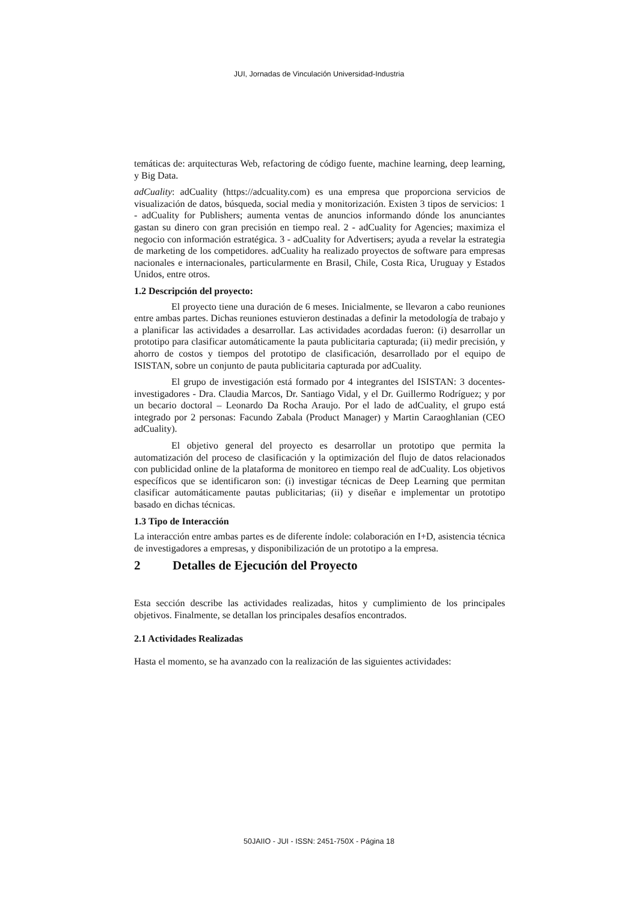JUI, Jornadas de Vinculación Universidad-Industria
temáticas de: arquitecturas Web, refactoring de código fuente, machine learning, deep learning, y Big Data.
adCuality: adCuality (https://adcuality.com) es una empresa que proporciona servicios de visualización de datos, búsqueda, social media y monitorización. Existen 3 tipos de servicios: 1 - adCuality for Publishers; aumenta ventas de anuncios informando dónde los anunciantes gastan su dinero con gran precisión en tiempo real. 2 - adCuality for Agencies; maximiza el negocio con información estratégica. 3 - adCuality for Advertisers; ayuda a revelar la estrategia de marketing de los competidores. adCuality ha realizado proyectos de software para empresas nacionales e internacionales, particularmente en Brasil, Chile, Costa Rica, Uruguay y Estados Unidos, entre otros.
1.2 Descripción del proyecto:
El proyecto tiene una duración de 6 meses. Inicialmente, se llevaron a cabo reuniones entre ambas partes. Dichas reuniones estuvieron destinadas a definir la metodología de trabajo y a planificar las actividades a desarrollar. Las actividades acordadas fueron: (i) desarrollar un prototipo para clasificar automáticamente la pauta publicitaria capturada; (ii) medir precisión, y ahorro de costos y tiempos del prototipo de clasificación, desarrollado por el equipo de ISISTAN, sobre un conjunto de pauta publicitaria capturada por adCuality.
El grupo de investigación está formado por 4 integrantes del ISISTAN: 3 docentes-investigadores - Dra. Claudia Marcos, Dr. Santiago Vidal, y el Dr. Guillermo Rodríguez; y por un becario doctoral – Leonardo Da Rocha Araujo. Por el lado de adCuality, el grupo está integrado por 2 personas: Facundo Zabala (Product Manager) y Martin Caraoghlanian (CEO adCuality).
El objetivo general del proyecto es desarrollar un prototipo que permita la automatización del proceso de clasificación y la optimización del flujo de datos relacionados con publicidad online de la plataforma de monitoreo en tiempo real de adCuality. Los objetivos específicos que se identificaron son: (i) investigar técnicas de Deep Learning que permitan clasificar automáticamente pautas publicitarias; (ii) y diseñar e implementar un prototipo basado en dichas técnicas.
1.3 Tipo de Interacción
La interacción entre ambas partes es de diferente índole: colaboración en I+D, asistencia técnica de investigadores a empresas, y disponibilización de un prototipo a la empresa.
2 Detalles de Ejecución del Proyecto
Esta sección describe las actividades realizadas, hitos y cumplimiento de los principales objetivos. Finalmente, se detallan los principales desafíos encontrados.
2.1 Actividades Realizadas
Hasta el momento, se ha avanzado con la realización de las siguientes actividades:
50JAIIO - JUI - ISSN: 2451-750X - Página 18